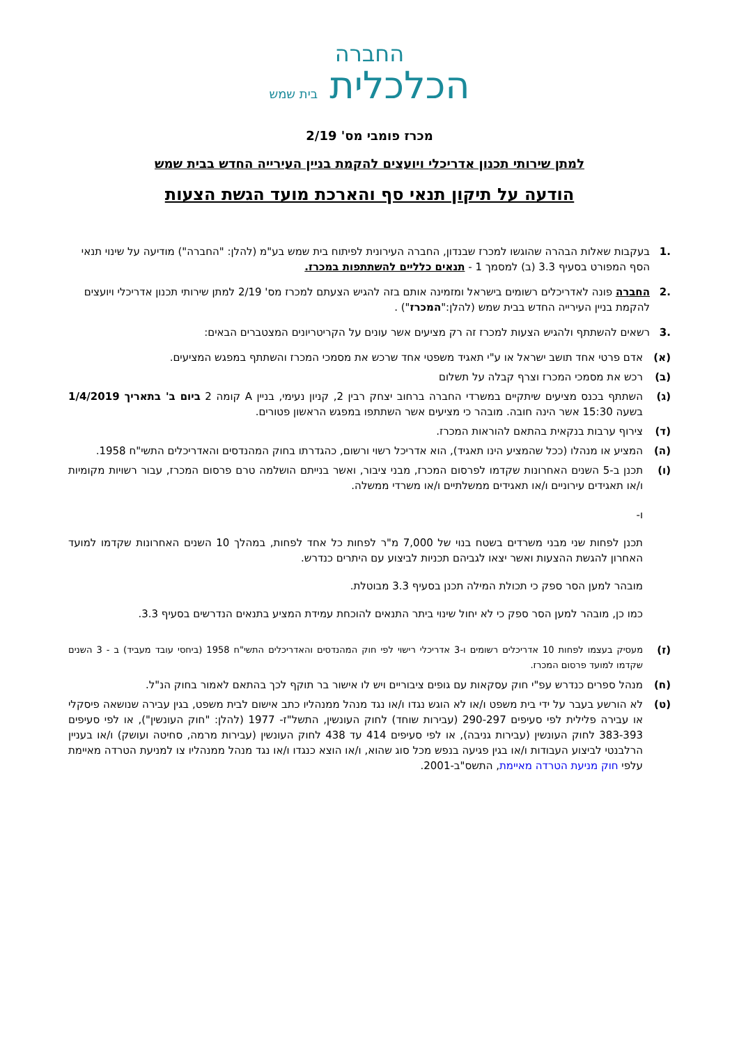החברה
הכלכלית בית שמש
מכרז פומבי מס' 2/19
למתן שירותי תכנון אדריכלי ויועצים להקמת בניין העירייה החדש בבית שמש
הודעה על תיקון תנאי סף והארכת מועד הגשת הצעות
.1 בעקבות שאלות הבהרה שהוגשו למכרז שבנדון, החברה העירונית לפיתוח בית שמש בע"מ (להלן: "החברה") מודיעה על שינוי תנאי הסף המפורט בסעיף 3.3 (ב) למסמך 1 - תנאים כלליים להשתתפות במכרז.
.2 החברה פונה לאדריכלים רשומים בישראל ומזמינה אותם בזה להגיש הצעתם למכרז מס' 2/19 למתן שירותי תכנון אדריכלי ויועצים להקמת בניין העירייה החדש בבית שמש (להלן:"המכרז") .
.3 רשאים להשתתף ולהגיש הצעות למכרז זה רק מציעים אשר עונים על הקריטריונים המצטברים הבאים:
(א) אדם פרטי אחד תושב ישראל או ע"י תאגיד משפטי אחד שרכש את מסמכי המכרז והשתתף במפגש המציעים.
(ב) רכש את מסמכי המכרז וצרף קבלה על תשלום
(ג) השתתף בכנס מציעים שיתקיים במשרדי החברה ברחוב יצחק רבין 2, קניון נעימי, בניין A קומה 2 ביום ב' בתאריך 1/4/2019 בשעה 15:30 אשר הינה חובה. מובהר כי מציעים אשר השתתפו במפגש הראשון פטורים.
(ד) צירוף ערבות בנקאית בהתאם להוראות המכרז.
(ה) המציע או מנהלו (ככל שהמציע הינו תאגיד), הוא אדריכל רשוי ורשום, כהגדרתו בחוק המהנדסים והאדריכלים התשי"ח 1958.
(ו) תכנן ב-5 השנים האחרונות שקדמו לפרסום המכרז, מבני ציבור, ואשר בנייתם הושלמה טרם פרסום המכרז, עבור רשויות מקומיות ו/או תאגידים עירוניים ו/או תאגידים ממשלתיים ו/או משרדי ממשלה.
ו-
תכנן לפחות שני מבני משרדים בשטח בנוי של 7,000 מ"ר לפחות כל אחד לפחות, במהלך 10 השנים האחרונות שקדמו למועד האחרון להגשת ההצעות ואשר יצאו לגביהם תכניות לביצוע עם היתרים כנדרש.
מובהר למען הסר ספק כי תכולת המילה תכנן בסעיף 3.3 מבוטלת.
כמו כן, מובהר למען הסר ספק כי לא יחול שינוי ביתר התנאים להוכחת עמידת המציע בתנאים הנדרשים בסעיף 3.3.
(ז)
מעסיק בעצמו לפחות 10 אדריכלים רשומים ו-3 אדריכלי רישוי לפי חוק המהנדסים והאדריכלים התשי"ח 1958 (ביחסי עובד מעביד) ב - 3 השנים שקדמו למועד פרסום המכרז.
(ח) מנהל ספרים כנדרש עפ"י חוק עסקאות עם גופים ציבוריים ויש לו אישור בר תוקף לכך בהתאם לאמור בחוק הנ"ל.
(ט) לא הורשע בעבר על ידי בית משפט ו/או לא הוגש נגדו ו/או נגד מנהל ממנהליו כתב אישום לבית משפט, בגין עבירה שנושאה פיסקלי או עבירה פלילית לפי סעיפים 290-297 (עבירות שוחד) לחוק העונשין, התשל"ז- 1977 (להלן: "חוק העונשין"), או לפי סעיפים 383-393 לחוק העונשין (עבירות גניבה), או לפי סעיפים 414 עד 438 לחוק העונשין (עבירות מרמה, סחיטה ועושק) ו/או בעניין הרלבנטי לביצוע העבודות ו/או בגין פגיעה בנפש מכל סוג שהוא, ו/או הוצא כנגדו ו/או נגד מנהל ממנהליו צו למניעת הטרדה מאיימת עלפי חוק מניעת הטרדה מאיימת, התשס"ב-2001.